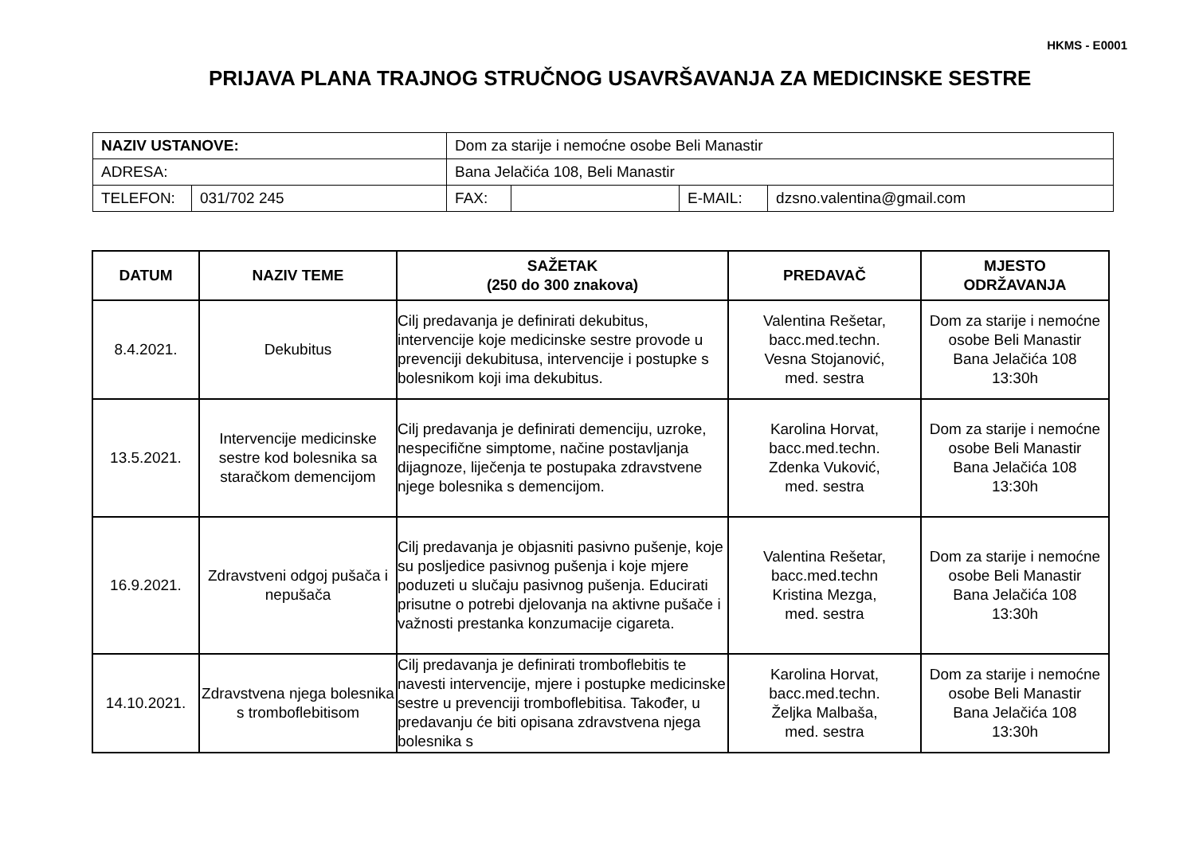HKMS - E0001
PRIJAVA PLANA TRAJNOG STRUČNOG USAVRŠAVANJA ZA MEDICINSKE SESTRE
| NAZIV USTANOVE: | | Dom za starije i nemoćne osobe Beli Manastir | | | | |
| ADRESA: | | Bana Jelačića 108, Beli Manastir | | | | |
| TELEFON: | 031/702 245 | | FAX: | | E-MAIL: | dzsno.valentina@gmail.com |
| DATUM | NAZIV TEME | SAŽETAK (250 do 300 znakova) | PREDAVAČ | MJESTO ODRŽAVANJA |
| --- | --- | --- | --- | --- |
| 8.4.2021. | Dekubitus | Cilj predavanja je definirati dekubitus, intervencije koje medicinske sestre provode u prevenciji dekubitusa, intervencije i postupke s bolesnikom koji ima dekubitus. | Valentina Rešetar, bacc.med.techn. Vesna Stojanović, med. sestra | Dom za starije i nemoćne osobe Beli Manastir Bana Jelačića 108 13:30h |
| 13.5.2021. | Intervencije medicinske sestre kod bolesnika sa staračkom demencijom | Cilj predavanja je definirati demenciju, uzroke, nespecifične simptome, načine postavljanja dijagnoze, liječenja te postupaka zdravstvene njege bolesnika s demencijom. | Karolina Horvat, bacc.med.techn. Zdenka Vuković, med. sestra | Dom za starije i nemoćne osobe Beli Manastir Bana Jelačića 108 13:30h |
| 16.9.2021. | Zdravstveni odgoj pušača i nepušača | Cilj predavanja je objasniti pasivno pušenje, koje su posljedice pasivnog pušenja i koje mjere poduzeti u slučaju pasivnog pušenja. Educirati prisutne o potrebi djelovanja na aktivne pušače i važnosti prestanka konzumacije cigareta. | Valentina Rešetar, bacc.med.techn Kristina Mezga, med. sestra | Dom za starije i nemoćne osobe Beli Manastir Bana Jelačića 108 13:30h |
| 14.10.2021. | Zdravstvena njega bolesnika s tromboflebitisom | Cilj predavanja je definirati tromboflebitis te navesti intervencije, mjere i postupke medicinske sestre u prevenciji tromboflebitisa. Također, u predavanju će biti opisana zdravstvena njega bolesnika s | Karolina Horvat, bacc.med.techn. Željka Malbaša, med. sestra | Dom za starije i nemoćne osobe Beli Manastir Bana Jelačića 108 13:30h |